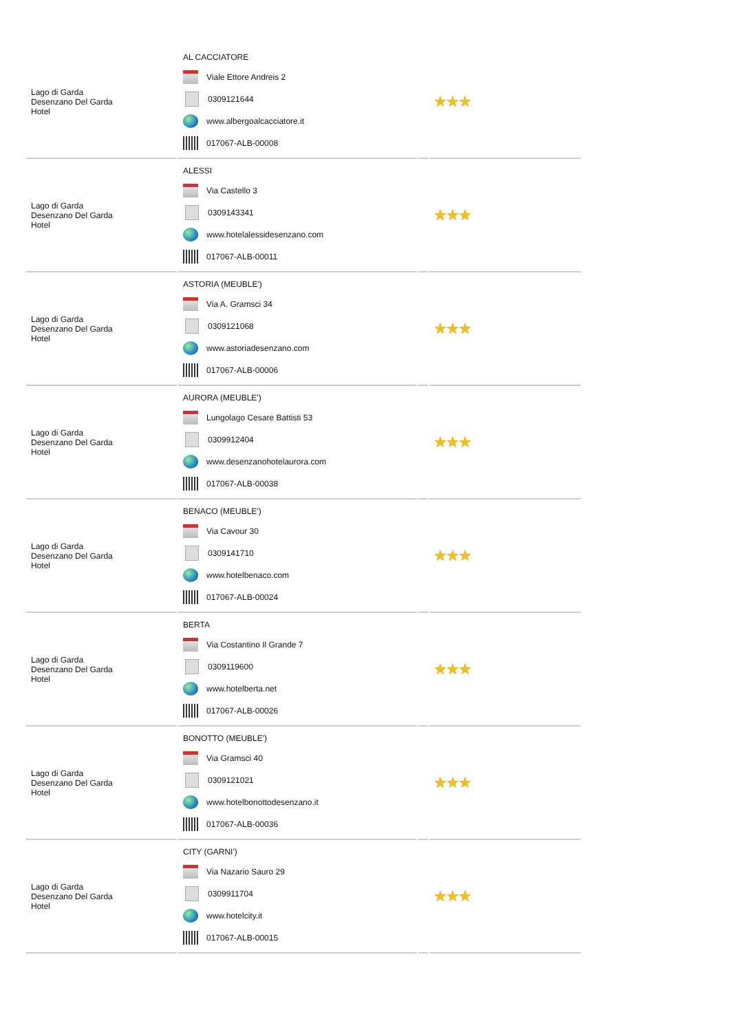| Lago di Garda Desenzano Del Garda Hotel | AL CACCIATORE Viale Ettore Andreis 2 0309121644 www.albergoalcacciatore.it 017067-ALB-00008 | | ★★★ |
| Lago di Garda Desenzano Del Garda Hotel | ALESSI Via Castello 3 0309143341 www.hotelalessidesenzano.com 017067-ALB-00011 | | ★★★ |
| Lago di Garda Desenzano Del Garda Hotel | ASTORIA (MEUBLE') Via A. Gramsci 34 0309121068 www.astoriadesenzano.com 017067-ALB-00006 | | ★★★ |
| Lago di Garda Desenzano Del Garda Hotel | AURORA (MEUBLE') Lungolago Cesare Battisti 53 0309912404 www.desenzanohotelaurora.com 017067-ALB-00038 | | ★★★ |
| Lago di Garda Desenzano Del Garda Hotel | BENACO (MEUBLE') Via Cavour 30 0309141710 www.hotelbenaco.com 017067-ALB-00024 | | ★★★ |
| Lago di Garda Desenzano Del Garda Hotel | BERTA Via Costantino Il Grande 7 0309119600 www.hotelberta.net 017067-ALB-00026 | | ★★★ |
| Lago di Garda Desenzano Del Garda Hotel | BONOTTO (MEUBLE') Via Gramsci 40 0309121021 www.hotelbonottodesenzano.it 017067-ALB-00036 | | ★★★ |
| Lago di Garda Desenzano Del Garda Hotel | CITY (GARNI') Via Nazario Sauro 29 0309911704 www.hotelcity.it 017067-ALB-00015 | | ★★★ |